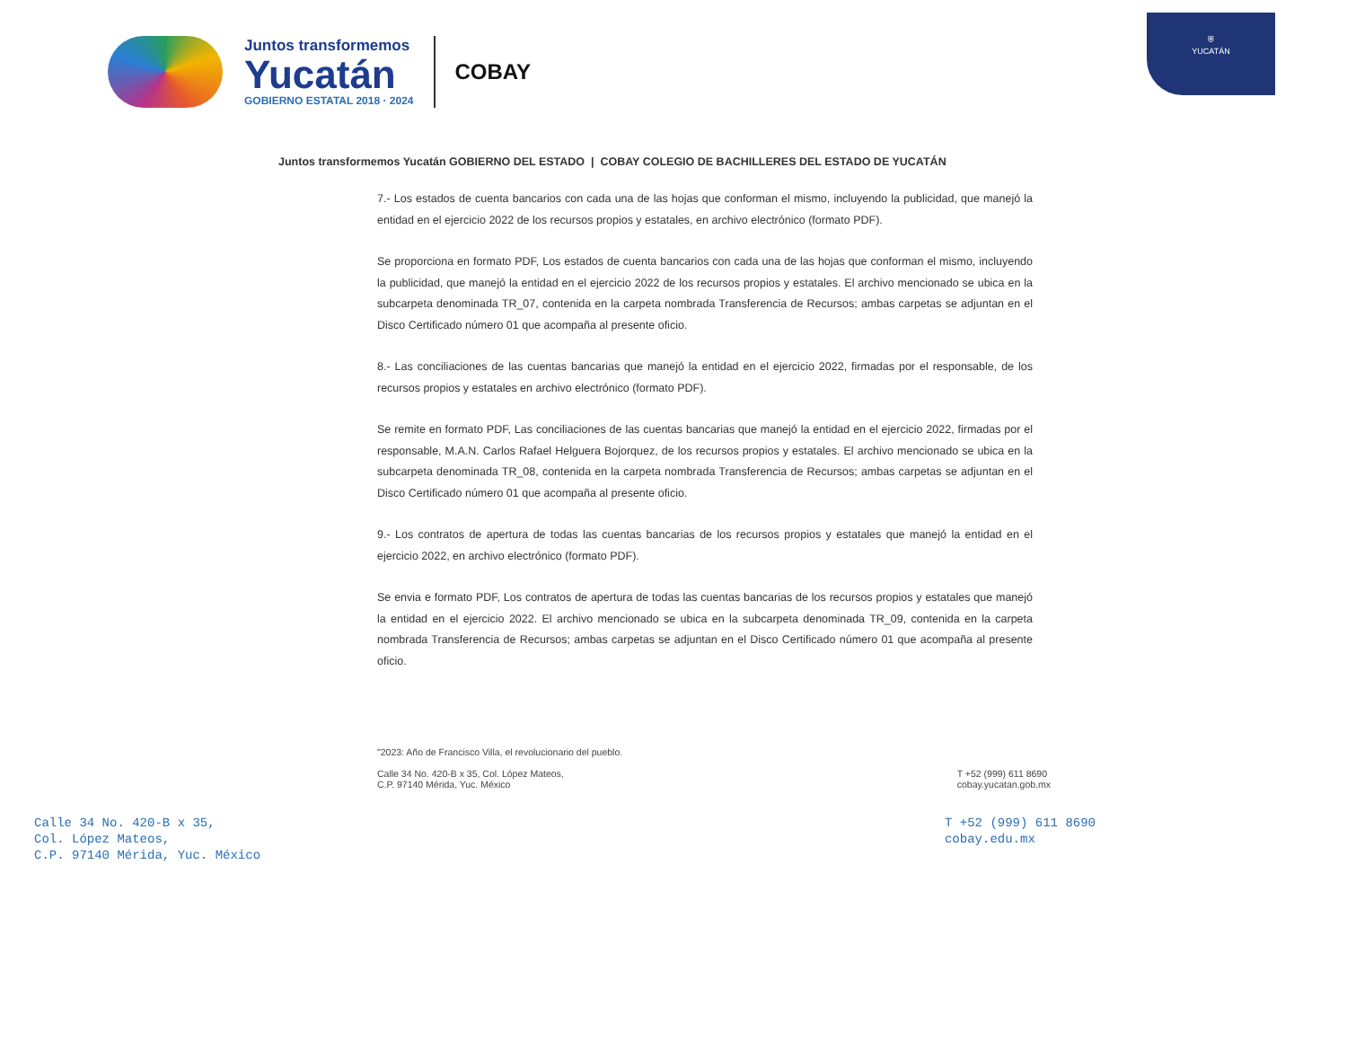⛨
YUCATÁN
Juntos transformemos
Yucatán
GOBIERNO ESTATAL 2018 · 2024
COBAY
Juntos transformemos Yucatán GOBIERNO DEL ESTADO | COBAY COLEGIO DE BACHILLERES DEL ESTADO DE YUCATÁN
7.- Los estados de cuenta bancarios con cada una de las hojas que conforman el mismo, incluyendo la publicidad, que manejó la entidad en el ejercicio 2022 de los recursos propios y estatales, en archivo electrónico (formato PDF).
Se proporciona en formato PDF, Los estados de cuenta bancarios con cada una de las hojas que conforman el mismo, incluyendo la publicidad, que manejó la entidad en el ejercicio 2022 de los recursos propios y estatales. El archivo mencionado se ubica en la subcarpeta denominada TR_07, contenida en la carpeta nombrada Transferencia de Recursos; ambas carpetas se adjuntan en el Disco Certificado número 01 que acompaña al presente oficio.
8.- Las conciliaciones de las cuentas bancarias que manejó la entidad en el ejercicio 2022, firmadas por el responsable, de los recursos propios y estatales en archivo electrónico (formato PDF).
Se remite en formato PDF, Las conciliaciones de las cuentas bancarias que manejó la entidad en el ejercicio 2022, firmadas por el responsable, M.A.N. Carlos Rafael Helguera Bojorquez, de los recursos propios y estatales. El archivo mencionado se ubica en la subcarpeta denominada TR_08, contenida en la carpeta nombrada Transferencia de Recursos; ambas carpetas se adjuntan en el Disco Certificado número 01 que acompaña al presente oficio.
9.- Los contratos de apertura de todas las cuentas bancarias de los recursos propios y estatales que manejó la entidad en el ejercicio 2022, en archivo electrónico (formato PDF).
Se envia e formato PDF, Los contratos de apertura de todas las cuentas bancarias de los recursos propios y estatales que manejó la entidad en el ejercicio 2022. El archivo mencionado se ubica en la subcarpeta denominada TR_09, contenida en la carpeta nombrada Transferencia de Recursos; ambas carpetas se adjuntan en el Disco Certificado número 01 que acompaña al presente oficio.
"2023: Año de Francisco Villa, el revolucionario del pueblo.
Calle 34 No. 420-B x 35, Col. López Mateos,
C.P. 97140 Mérida, Yuc. México
T +52 (999) 611 8690
cobay.yucatan.gob.mx
Calle 34 No. 420-B x 35,
Col. López Mateos,
C.P. 97140 Mérida, Yuc. México
T +52 (999) 611 8690
cobay.edu.mx